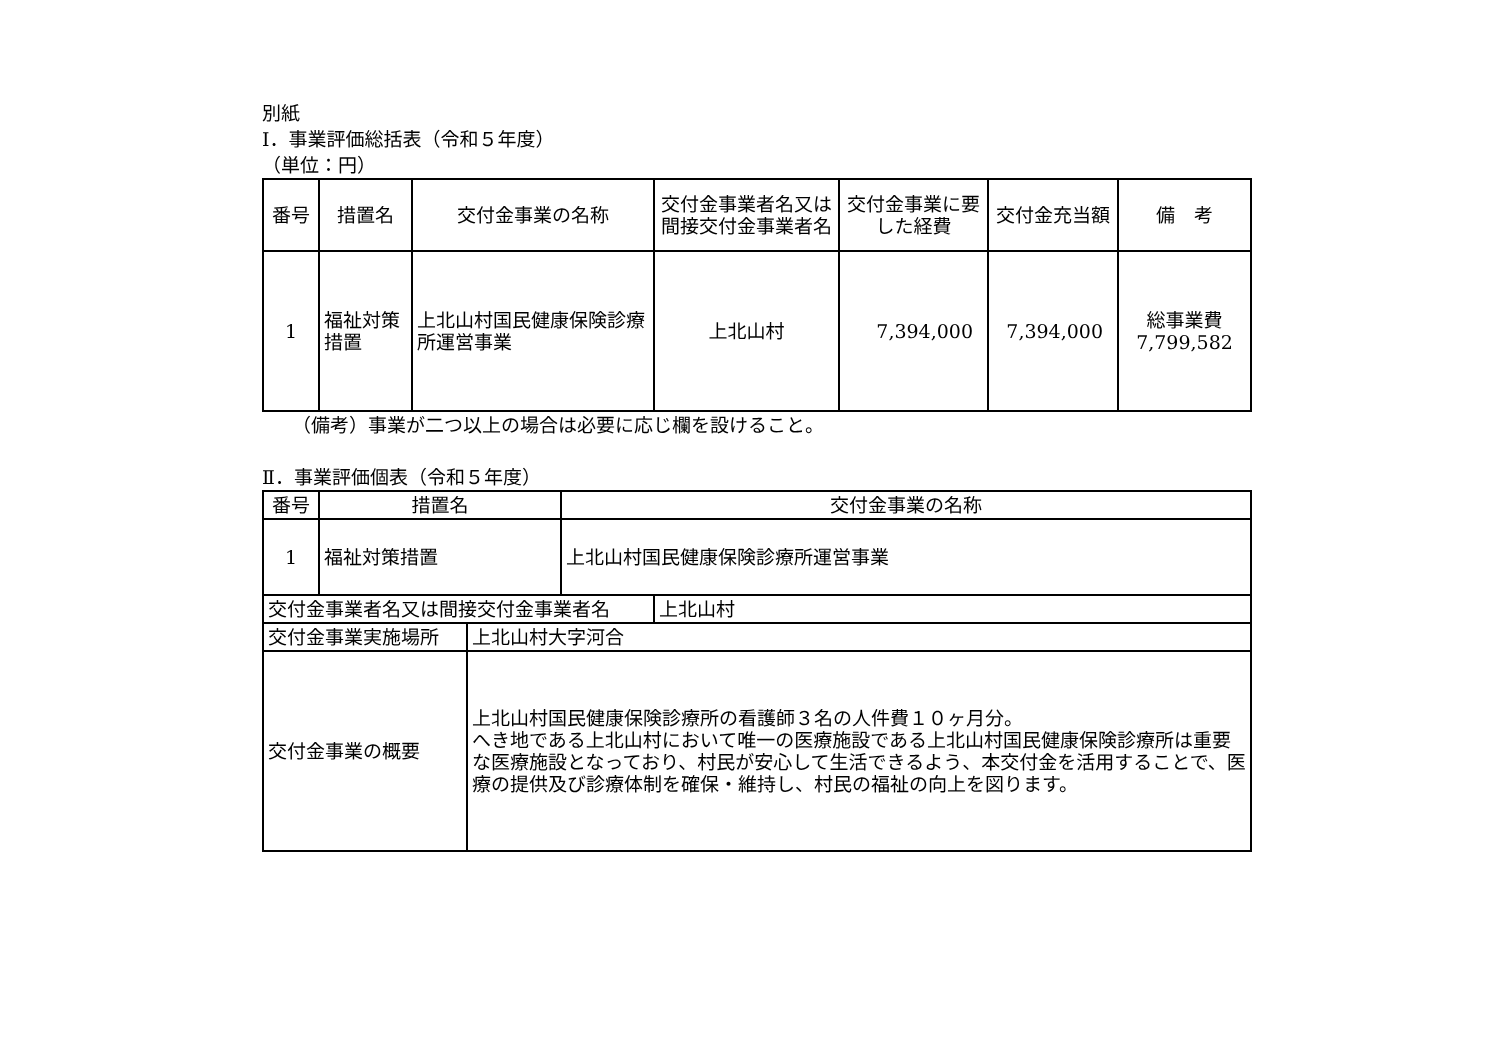別紙
Ⅰ．事業評価総括表（令和５年度）
（単位：円）
| 番号 | 措置名 | 交付金事業の名称 | 交付金事業者名又は間接交付金事業者名 | 交付金事業に要した経費 | 交付金充当額 | 備 考 |
| --- | --- | --- | --- | --- | --- | --- |
| 1 | 福祉対策措置 | 上北山村国民健康保険診療所運営事業 | 上北山村 | 7,394,000 | 7,394,000 | 総事業費 7,799,582 |
（備考）事業が二つ以上の場合は必要に応じ欄を設けること。
Ⅱ．事業評価個表（令和５年度）
| 番号 | 措置名 | 交付金事業の名称 |
| --- | --- | --- |
| 1 | 福祉対策措置 | 上北山村国民健康保険診療所運営事業 |
| 交付金事業者名又は間接交付金事業者名 | 上北山村 |
| 交付金事業実施場所 | 上北山村大字河合 |
| 交付金事業の概要 | 上北山村国民健康保険診療所の看護師３名の人件費１０ヶ月分。 へき地である上北山村において唯一の医療施設である上北山村国民健康保険診療所は重要な医療施設となっており、村民が安心して生活できるよう、本交付金を活用することで、医療の提供及び診療体制を確保・維持し、村民の福祉の向上を図ります。 |